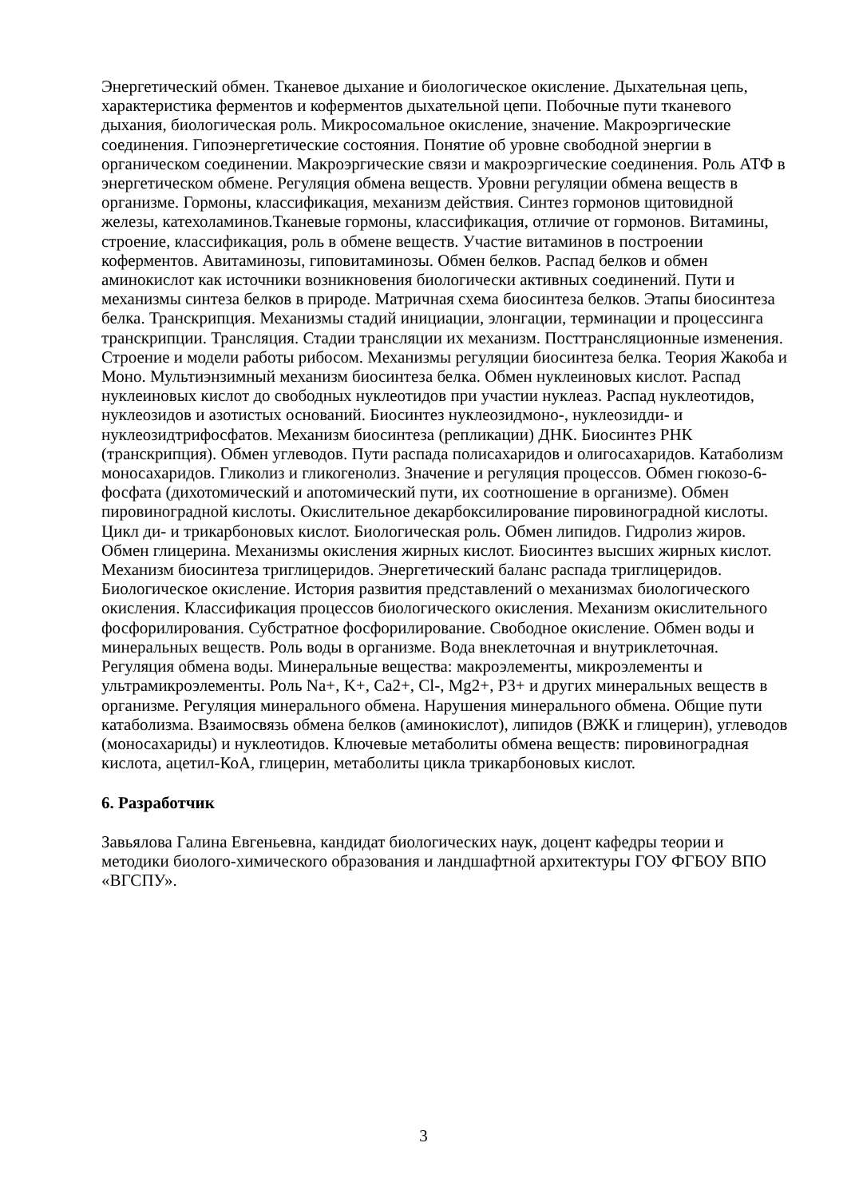Энергетический обмен. Тканевое дыхание и биологическое окисление. Дыхательная цепь, характеристика ферментов и коферментов дыхательной цепи. Побочные пути тканевого дыхания, биологическая роль. Микросомальное окисление, значение. Макроэргические соединения. Гипоэнергетические состояния. Понятие об уровне свободной энергии в органическом соединении. Макроэргические связи и макроэргические соединения. Роль АТФ в энергетическом обмене. Регуляция обмена веществ. Уровни регуляции обмена веществ в организме. Гормоны, классификация, механизм действия. Синтез гормонов щитовидной железы, катехоламинов.Тканевые гормоны, классификация, отличие от гормонов. Витамины, строение, классификация, роль в обмене веществ. Участие витаминов в построении коферментов. Авитаминозы, гиповитаминозы. Обмен белков. Распад белков и обмен аминокислот как источники возникновения биологически активных соединений. Пути и механизмы синтеза белков в природе. Матричная схема биосинтеза белков. Этапы биосинтеза белка. Транскрипция. Механизмы стадий инициации, элонгации, терминации и процессинга транскрипции. Трансляция. Стадии трансляции их механизм. Посттрансляционные изменения. Строение и модели работы рибосом. Механизмы регуляции биосинтеза белка. Теория Жакоба и Моно. Мультиэнзимный механизм биосинтеза белка. Обмен нуклеиновых кислот. Распад нуклеиновых кислот до свободных нуклеотидов при участии нуклеаз. Распад нуклеотидов, нуклеозидов и азотистых оснований. Биосинтез нуклеозидмоно-, нуклеозидди- и нуклеозидтрифосфатов. Механизм биосинтеза (репликации) ДНК. Биосинтез РНК (транскрипция). Обмен углеводов. Пути распада полисахаридов и олигосахаридов. Катаболизм моносахаридов. Гликолиз и гликогенолиз. Значение и регуляция процессов. Обмен гюкозо-6-фосфата (дихотомический и апотомический пути, их соотношение в организме). Обмен пировиноградной кислоты. Окислительное декарбоксилирование пировиноградной кислоты. Цикл ди- и трикарбоновых кислот. Биологическая роль. Обмен липидов. Гидролиз жиров. Обмен глицерина. Механизмы окисления жирных кислот. Биосинтез высших жирных кислот. Механизм биосинтеза триглицеридов. Энергетический баланс распада триглицеридов. Биологическое окисление. История развития представлений о механизмах биологического окисления. Классификация процессов биологического окисления. Механизм окислительного фосфорилирования. Субстратное фосфорилирование. Свободное окисление. Обмен воды и минеральных веществ. Роль воды в организме. Вода внеклеточная и внутриклеточная. Регуляция обмена воды. Минеральные вещества: макроэлементы, микроэлементы и ультрамикроэлементы. Роль Na+, K+, Ca2+, Cl-, Mg2+, P3+ и других минеральных веществ в организме. Регуляция минерального обмена. Нарушения минерального обмена. Общие пути катаболизма. Взаимосвязь обмена белков (аминокислот), липидов (ВЖК и глицерин), углеводов (моносахариды) и нуклеотидов. Ключевые метаболиты обмена веществ: пировиноградная кислота, ацетил-КоА, глицерин, метаболиты цикла трикарбоновых кислот.
6. Разработчик
Завьялова Галина Евгеньевна, кандидат биологических наук, доцент кафедры теории и методики биолого-химического образования и ландшафтной архитектуры ГОУ ФГБОУ ВПО «ВГСПУ».
3